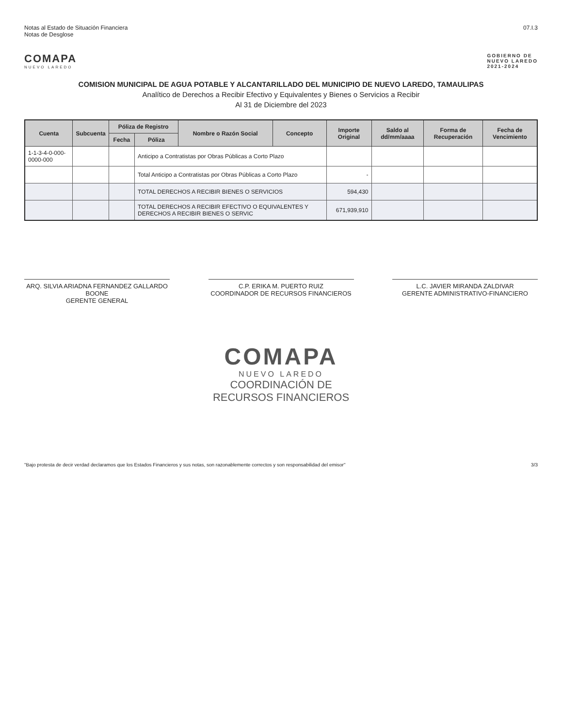Notas al Estado de Situación Financiera
Notas de Desglose
07.I.3
COMAPA
NUEVO LAREDO
GOBIERNO DE
NUEVO LAREDO
2021-2024
COMISION MUNICIPAL DE AGUA POTABLE Y ALCANTARILLADO DEL MUNICIPIO DE NUEVO LAREDO, TAMAULIPAS
Analítico de Derechos a Recibir Efectivo y Equivalentes y Bienes o Servicios a Recibir
Al 31 de Diciembre del 2023
| Cuenta | Subcuenta | Póliza de Registro | | Nombre o Razón Social | Concepto | Importe Original | Saldo al dd/mm/aaaa | Forma de Recuperación | Fecha de Vencimiento |
| --- | --- | --- | --- | --- | --- | --- | --- | --- | --- |
| | | Fecha | Póliza | | | | | | |
| 1-1-3-4-0-000-0000-000 | | | Anticipo a Contratistas por Obras Públicas a Corto Plazo | | | | | | |
| | | | Total Anticipo a Contratistas por Obras Públicas a Corto Plazo | | | - | | | |
| | | | TOTAL DERECHOS A RECIBIR BIENES O SERVICIOS | | | 594,430 | | | |
| | | | TOTAL DERECHOS A RECIBIR EFECTIVO O EQUIVALENTES Y DERECHOS A RECIBIR BIENES O SERVIC | | | 671,939,910 | | | |
ARQ. SILVIA ARIADNA FERNANDEZ GALLARDO BOONE
GERENTE GENERAL
C.P. ERIKA M. PUERTO RUIZ
COORDINADOR DE RECURSOS FINANCIEROS
L.C. JAVIER MIRANDA ZALDIVAR
GERENTE ADMINISTRATIVO-FINANCIERO
COMAPA
NUEVO LAREDO
COORDINACIÓN DE
RECURSOS FINANCIEROS
"Bajo protesta de decir verdad declaramos que los Estados Financieros y sus notas, son razonablemente correctos y son responsabilidad del emisor"
3/3